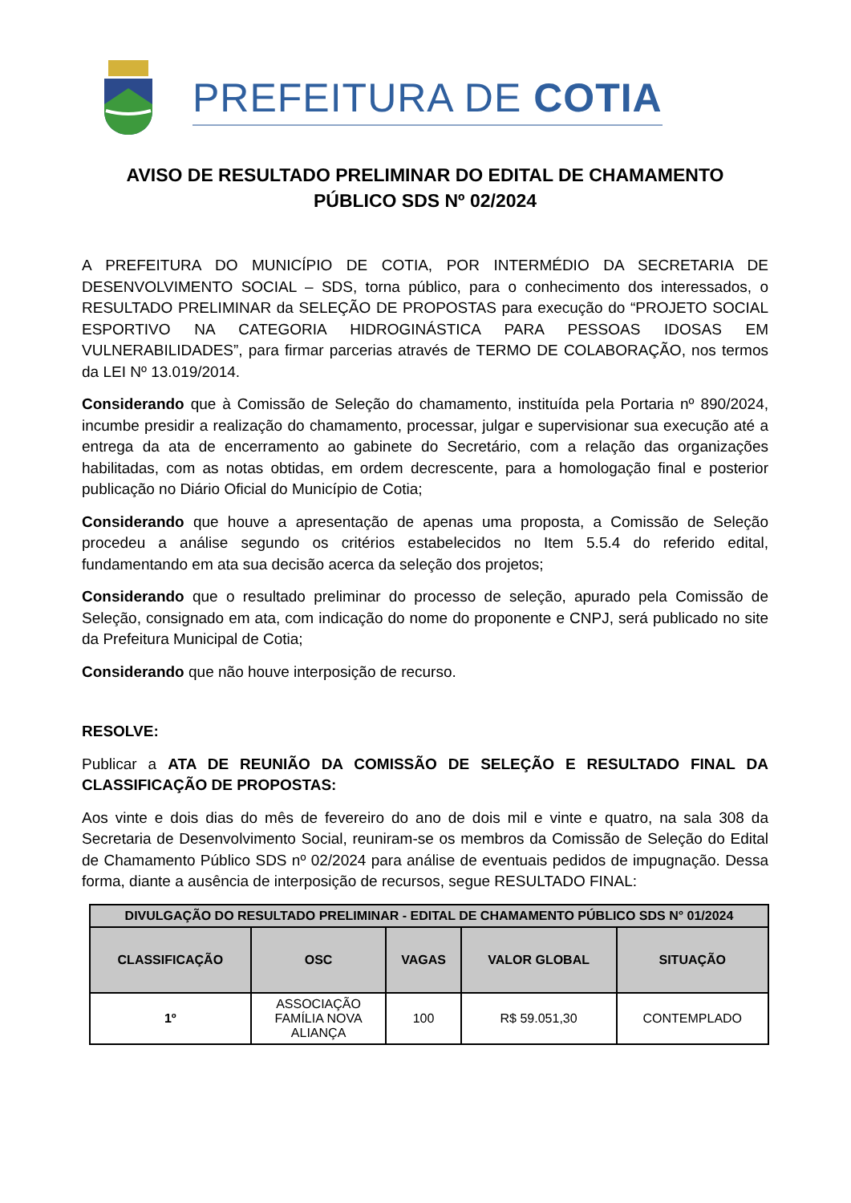PREFEITURA DE COTIA
AVISO DE RESULTADO PRELIMINAR DO EDITAL DE CHAMAMENTO
PÚBLICO SDS Nº 02/2024
A PREFEITURA DO MUNICÍPIO DE COTIA, POR INTERMÉDIO DA SECRETARIA DE DESENVOLVIMENTO SOCIAL – SDS, torna público, para o conhecimento dos interessados, o RESULTADO PRELIMINAR da SELEÇÃO DE PROPOSTAS para execução do “PROJETO SOCIAL ESPORTIVO NA CATEGORIA HIDROGINÁSTICA PARA PESSOAS IDOSAS EM VULNERABILIDADES”, para firmar parcerias através de TERMO DE COLABORAÇÃO, nos termos da LEI Nº 13.019/2014.
Considerando que à Comissão de Seleção do chamamento, instituída pela Portaria nº 890/2024, incumbe presidir a realização do chamamento, processar, julgar e supervisionar sua execução até a entrega da ata de encerramento ao gabinete do Secretário, com a relação das organizações habilitadas, com as notas obtidas, em ordem decrescente, para a homologação final e posterior publicação no Diário Oficial do Município de Cotia;
Considerando que houve a apresentação de apenas uma proposta, a Comissão de Seleção procedeu a análise segundo os critérios estabelecidos no Item 5.5.4 do referido edital, fundamentando em ata sua decisão acerca da seleção dos projetos;
Considerando que o resultado preliminar do processo de seleção, apurado pela Comissão de Seleção, consignado em ata, com indicação do nome do proponente e CNPJ, será publicado no site da Prefeitura Municipal de Cotia;
Considerando que não houve interposição de recurso.
RESOLVE:
Publicar a ATA DE REUNIÃO DA COMISSÃO DE SELEÇÃO E RESULTADO FINAL DA CLASSIFICAÇÃO DE PROPOSTAS:
Aos vinte e dois dias do mês de fevereiro do ano de dois mil e vinte e quatro, na sala 308 da Secretaria de Desenvolvimento Social, reuniram-se os membros da Comissão de Seleção do Edital de Chamamento Público SDS nº 02/2024 para análise de eventuais pedidos de impugnação. Dessa forma, diante a ausência de interposição de recursos, segue RESULTADO FINAL:
| DIVULGAÇÃO DO RESULTADO PRELIMINAR - EDITAL DE CHAMAMENTO PÚBLICO SDS N° 01/2024 | | | | |
| --- | --- | --- | --- | --- |
| CLASSIFICAÇÃO | OSC | VAGAS | VALOR GLOBAL | SITUAÇÃO |
| 1º | ASSOCIAÇÃO FAMÍLIA NOVA ALIANÇA | 100 | R$ 59.051,30 | CONTEMPLADO |